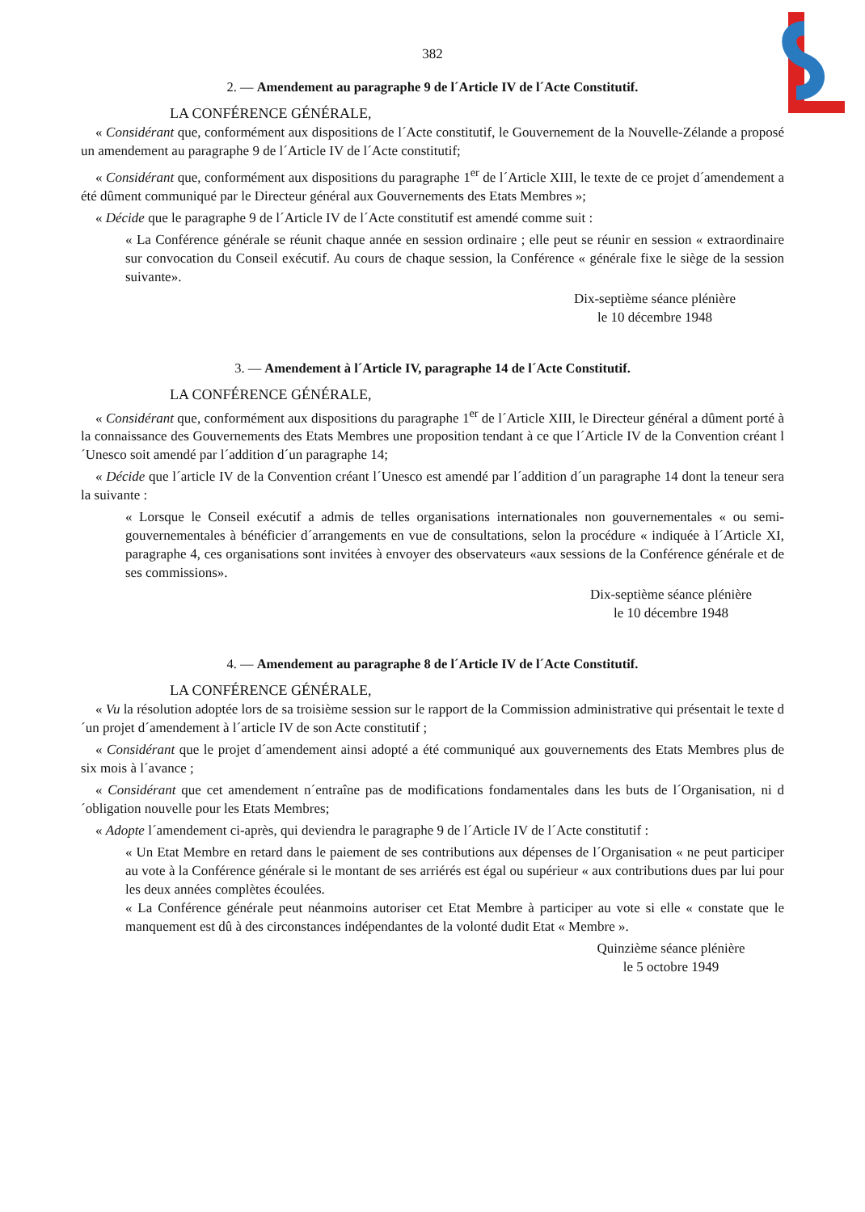382
2. — Amendement au paragraphe 9 de l´Article IV de l´Acte Constitutif.
LA CONFÉRENCE GÉNÉRALE,
« Considérant que, conformément aux dispositions de l´Acte constitutif, le Gouvernement de la Nouvelle-Zélande a proposé un amendement au paragraphe 9 de l´Article IV de l´Acte constitutif;
« Considérant que, conformément aux dispositions du paragraphe 1<sup>er</sup> de l´Article XIII, le texte de ce projet d´amendement a été dûment communiqué par le Directeur général aux Gouvernements des Etats Membres »;
« Décide que le paragraphe 9 de l´Article IV de l´Acte constitutif est amendé comme suit :
« La Conférence générale se réunit chaque année en session ordinaire ; elle peut se réunir en session « extraordinaire sur convocation du Conseil exécutif. Au cours de chaque session, la Conférence « générale fixe le siège de la session suivante».
Dix-septième séance plénière
le 10 décembre 1948
3. — Amendement à l´Article IV, paragraphe 14 de l´Acte Constitutif.
LA CONFÉRENCE GÉNÉRALE,
« Considérant que, conformément aux dispositions du paragraphe 1<sup>er</sup> de l´Article XIII, le Directeur général a dûment porté à la connaissance des Gouvernements des Etats Membres une proposition tendant à ce que l´Article IV de la Convention créant l´Unesco soit amendé par l´addition d´un paragraphe 14;
« Décide que l´article IV de la Convention créant l´Unesco est amendé par l´addition d´un paragraphe 14 dont la teneur sera la suivante :
« Lorsque le Conseil exécutif a admis de telles organisations internationales non gouvernementales « ou semi-gouvernementales à bénéficier d´arrangements en vue de consultations, selon la procédure « indiquée à l´Article XI, paragraphe 4, ces organisations sont invitées à envoyer des observateurs «aux sessions de la Conférence générale et de ses commissions».
Dix-septième séance plénière
le 10 décembre 1948
4. — Amendement au paragraphe 8 de l´Article IV de l´Acte Constitutif.
LA CONFÉRENCE GÉNÉRALE,
« Vu la résolution adoptée lors de sa troisième session sur le rapport de la Commission administrative qui présentait le texte d´un projet d´amendement à l´article IV de son Acte constitutif ;
« Considérant que le projet d´amendement ainsi adopté a été communiqué aux gouvernements des Etats Membres plus de six mois à l´avance ;
« Considérant que cet amendement n´entraîne pas de modifications fondamentales dans les buts de l´Organisation, ni d´obligation nouvelle pour les Etats Membres;
« Adopte l´amendement ci-après, qui deviendra le paragraphe 9 de l´Article IV de l´Acte constitutif :
« Un Etat Membre en retard dans le paiement de ses contributions aux dépenses de l´Organisation « ne peut participer au vote à la Conférence générale si le montant de ses arriérés est égal ou supérieur « aux contributions dues par lui pour les deux années complètes écoulées.
« La Conférence générale peut néanmoins autoriser cet Etat Membre à participer au vote si elle « constate que le manquement est dû à des circonstances indépendantes de la volonté dudit Etat « Membre ».
Quinzième séance plénière
le 5 octobre 1949